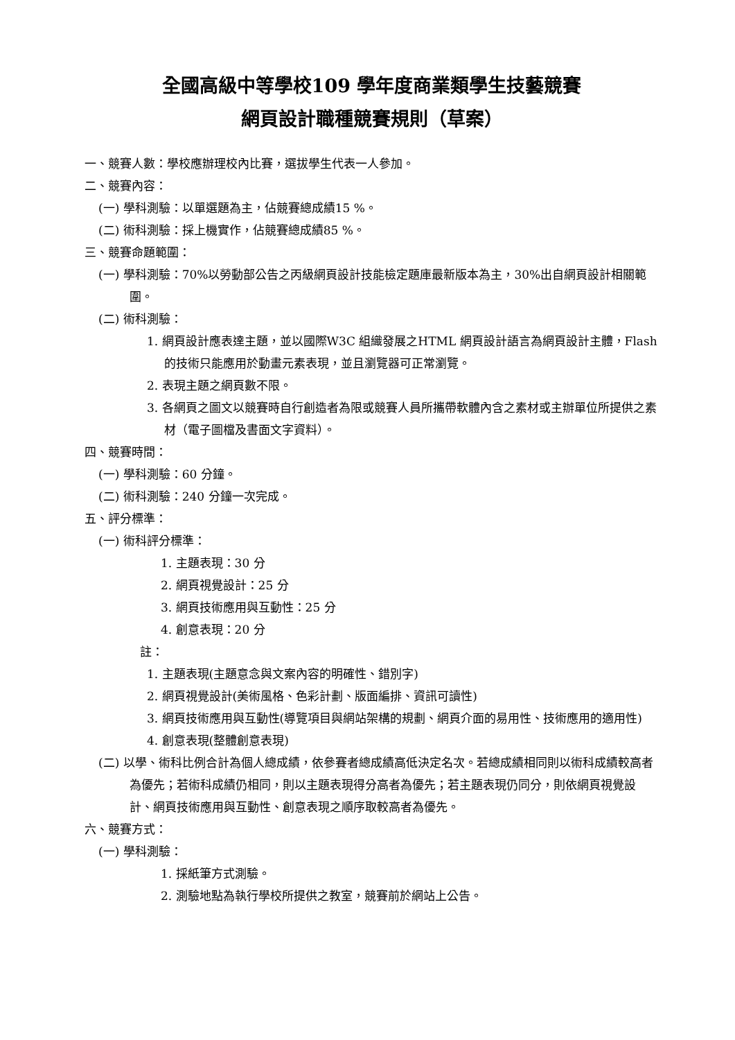全國高級中等學校109 學年度商業類學生技藝競賽
網頁設計職種競賽規則（草案）
一、競賽人數：學校應辦理校內比賽，選拔學生代表一人參加。
二、競賽內容：
(一) 學科測驗：以單選題為主，佔競賽總成績15 %。
(二) 術科測驗：採上機實作，佔競賽總成績85 %。
三、競賽命題範圍：
(一) 學科測驗：70%以勞動部公告之丙級網頁設計技能檢定題庫最新版本為主，30%出自網頁設計相關範圍。
(二) 術科測驗：
1. 網頁設計應表達主題，並以國際W3C 組織發展之HTML 網頁設計語言為網頁設計主體，Flash 的技術只能應用於動畫元素表現，並且瀏覽器可正常瀏覽。
2. 表現主題之網頁數不限。
3. 各網頁之圖文以競賽時自行創造者為限或競賽人員所攜帶軟體內含之素材或主辦單位所提供之素材（電子圖檔及書面文字資料）。
四、競賽時間：
(一) 學科測驗：60 分鐘。
(二) 術科測驗：240 分鐘一次完成。
五、評分標準：
(一) 術科評分標準：
1. 主題表現：30 分
2. 網頁視覺設計：25 分
3. 網頁技術應用與互動性：25 分
4. 創意表現：20 分
註：
1. 主題表現(主題意念與文案內容的明確性、錯別字)
2. 網頁視覺設計(美術風格、色彩計劃、版面編排、資訊可讀性)
3. 網頁技術應用與互動性(導覽項目與網站架構的規劃、網頁介面的易用性、技術應用的適用性)
4. 創意表現(整體創意表現)
(二) 以學、術科比例合計為個人總成績，依參賽者總成績高低決定名次。若總成績相同則以術科成績較高者為優先；若術科成績仍相同，則以主題表現得分高者為優先；若主題表現仍同分，則依網頁視覺設計、網頁技術應用與互動性、創意表現之順序取較高者為優先。
六、競賽方式：
(一) 學科測驗：
1. 採紙筆方式測驗。
2. 測驗地點為執行學校所提供之教室，競賽前於網站上公告。